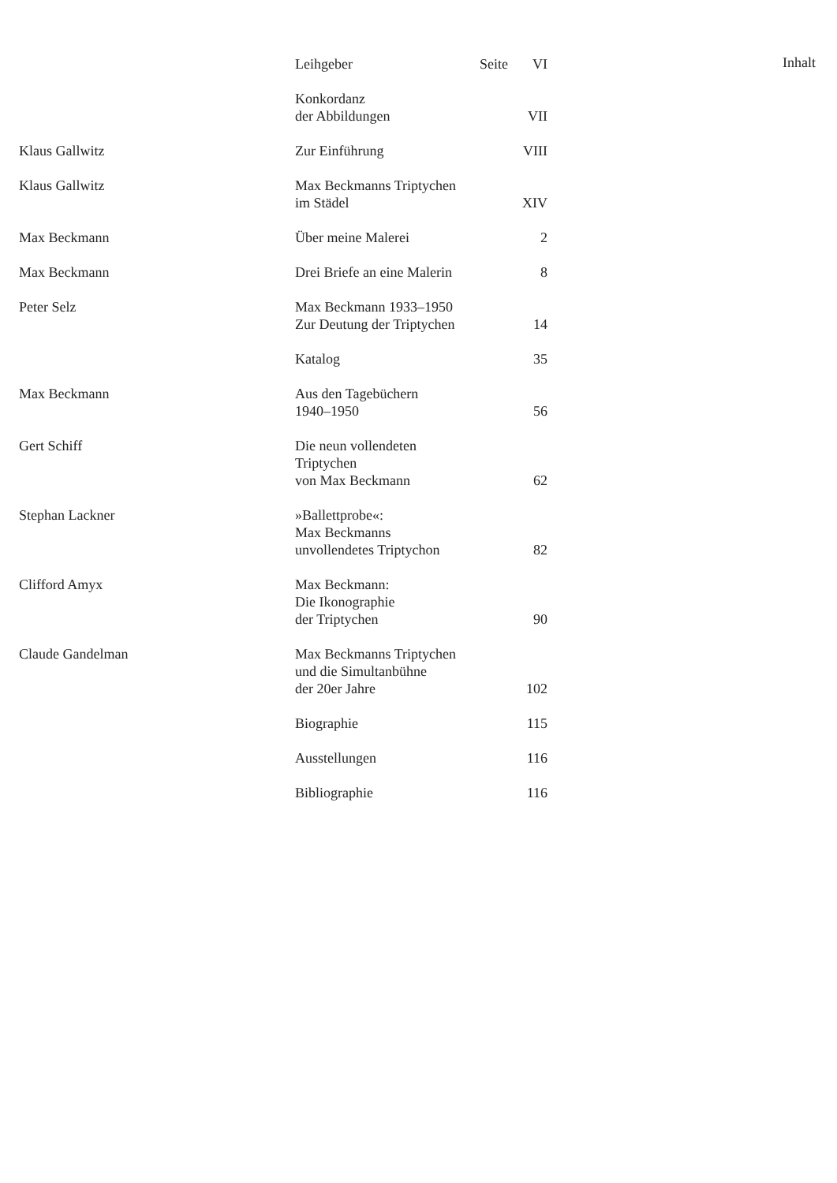| | Leihgeber Seite | VI |
| | Konkordanz der Abbildungen | VII |
| Klaus Gallwitz | Zur Einführung | VIII |
| Klaus Gallwitz | Max Beckmanns Triptychen im Städel | XIV |
| Max Beckmann | Über meine Malerei | 2 |
| Max Beckmann | Drei Briefe an eine Malerin | 8 |
| Peter Selz | Max Beckmann 1933–1950 Zur Deutung der Triptychen | 14 |
| | Katalog | 35 |
| Max Beckmann | Aus den Tagebüchern 1940–1950 | 56 |
| Gert Schiff | Die neun vollendeten Triptychen von Max Beckmann | 62 |
| Stephan Lackner | »Ballettprobe«: Max Beckmanns unvollendetes Triptychon | 82 |
| Clifford Amyx | Max Beckmann: Die Ikonographie der Triptychen | 90 |
| Claude Gandelman | Max Beckmanns Triptychen und die Simultanbühne der 20er Jahre | 102 |
| | Biographie | 115 |
| | Ausstellungen | 116 |
| | Bibliographie | 116 |
Inhalt